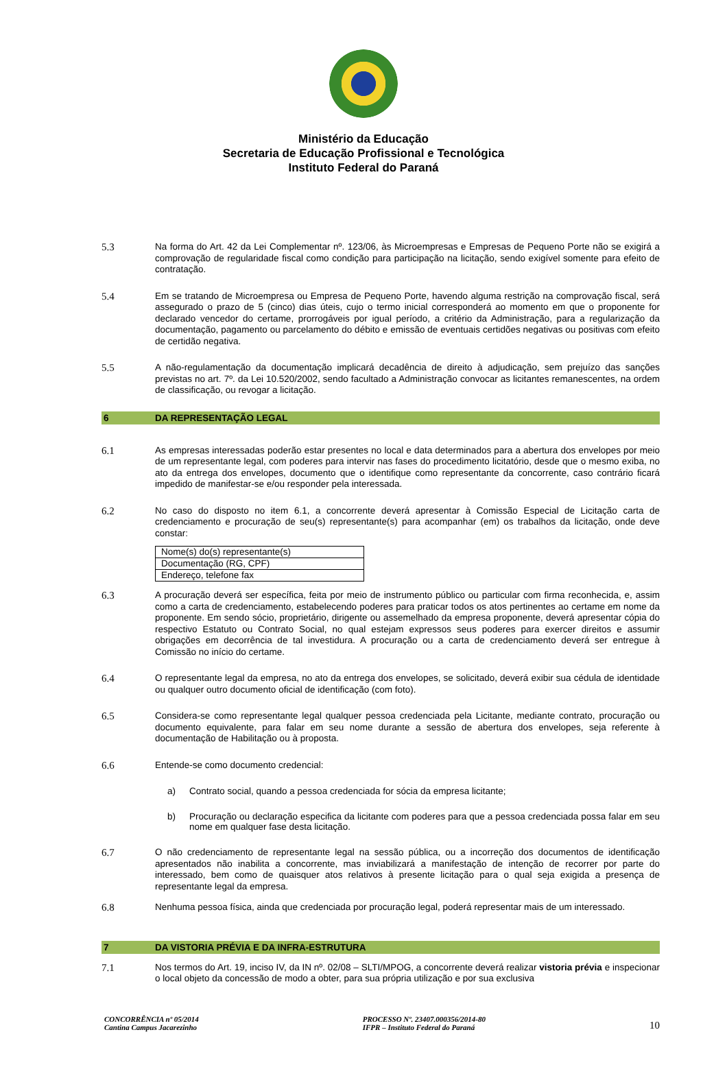Ministério da Educação
Secretaria de Educação Profissional e Tecnológica
Instituto Federal do Paraná
5.3 Na forma do Art. 42 da Lei Complementar nº. 123/06, às Microempresas e Empresas de Pequeno Porte não se exigirá a comprovação de regularidade fiscal como condição para participação na licitação, sendo exigível somente para efeito de contratação.
5.4 Em se tratando de Microempresa ou Empresa de Pequeno Porte, havendo alguma restrição na comprovação fiscal, será assegurado o prazo de 5 (cinco) dias úteis, cujo o termo inicial corresponderá ao momento em que o proponente for declarado vencedor do certame, prorrogáveis por igual período, a critério da Administração, para a regularização da documentação, pagamento ou parcelamento do débito e emissão de eventuais certidões negativas ou positivas com efeito de certidão negativa.
5.5 A não-regulamentação da documentação implicará decadência de direito à adjudicação, sem prejuízo das sanções previstas no art. 7º. da Lei 10.520/2002, sendo facultado a Administração convocar as licitantes remanescentes, na ordem de classificação, ou revogar a licitação.
6 DA REPRESENTAÇÃO LEGAL
6.1 As empresas interessadas poderão estar presentes no local e data determinados para a abertura dos envelopes por meio de um representante legal, com poderes para intervir nas fases do procedimento licitatório, desde que o mesmo exiba, no ato da entrega dos envelopes, documento que o identifique como representante da concorrente, caso contrário ficará impedido de manifestar-se e/ou responder pela interessada.
6.2 No caso do disposto no item 6.1, a concorrente deverá apresentar à Comissão Especial de Licitação carta de credenciamento e procuração de seu(s) representante(s) para acompanhar (em) os trabalhos da licitação, onde deve constar:
| Nome(s) do(s) representante(s) |
| Documentação (RG, CPF) |
| Endereço, telefone fax |
6.3 A procuração deverá ser específica, feita por meio de instrumento público ou particular com firma reconhecida, e, assim como a carta de credenciamento, estabelecendo poderes para praticar todos os atos pertinentes ao certame em nome da proponente. Em sendo sócio, proprietário, dirigente ou assemelhado da empresa proponente, deverá apresentar cópia do respectivo Estatuto ou Contrato Social, no qual estejam expressos seus poderes para exercer direitos e assumir obrigações em decorrência de tal investidura. A procuração ou a carta de credenciamento deverá ser entregue à Comissão no início do certame.
6.4 O representante legal da empresa, no ato da entrega dos envelopes, se solicitado, deverá exibir sua cédula de identidade ou qualquer outro documento oficial de identificação (com foto).
6.5 Considera-se como representante legal qualquer pessoa credenciada pela Licitante, mediante contrato, procuração ou documento equivalente, para falar em seu nome durante a sessão de abertura dos envelopes, seja referente à documentação de Habilitação ou à proposta.
6.6 Entende-se como documento credencial:
a) Contrato social, quando a pessoa credenciada for sócia da empresa licitante;
b) Procuração ou declaração especifica da licitante com poderes para que a pessoa credenciada possa falar em seu nome em qualquer fase desta licitação.
6.7 O não credenciamento de representante legal na sessão pública, ou a incorreção dos documentos de identificação apresentados não inabilita a concorrente, mas inviabilizará a manifestação de intenção de recorrer por parte do interessado, bem como de quaisquer atos relativos à presente licitação para o qual seja exigida a presença de representante legal da empresa.
6.8 Nenhuma pessoa física, ainda que credenciada por procuração legal, poderá representar mais de um interessado.
7 DA VISTORIA PRÉVIA E DA INFRA-ESTRUTURA
7.1 Nos termos do Art. 19, inciso IV, da IN nº. 02/08 – SLTI/MPOG, a concorrente deverá realizar vistoria prévia e inspecionar o local objeto da concessão de modo a obter, para sua própria utilização e por sua exclusiva
CONCORRÊNCIA nº 05/2014
Cantina Campus Jacarezinho
PROCESSO Nº. 23407.000356/2014-80
IFPR – Instituto Federal do Paraná
10